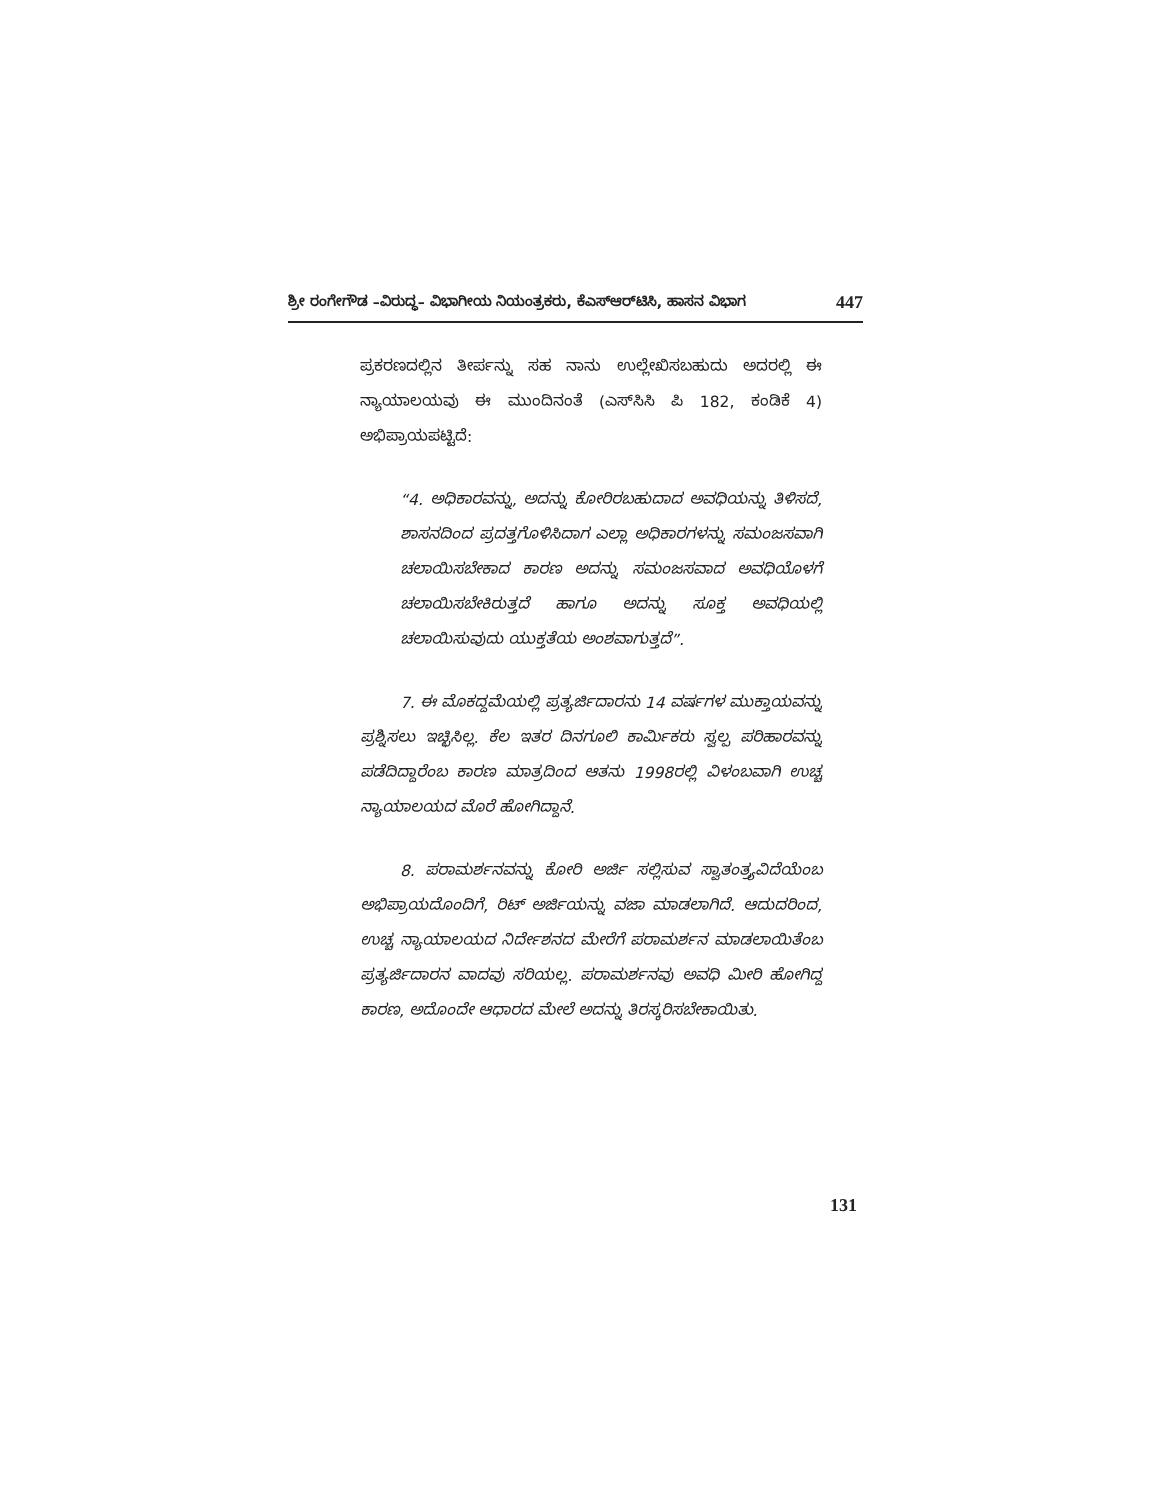ಶ್ರೀ ರಂಗೇಗೌಡ –ವಿರುದ್ಧ– ವಿಭಾಗೀಯ ನಿಯಂತ್ರಕರು, ಕೆಎಸ್‌ಆರ್‌ಟಿಸಿ, ಹಾಸನ ವಿಭಾಗ 447
ಪ್ರಕರಣದಲ್ಲಿನ ತೀರ್ಪನ್ನು ಸಹ ನಾನು ಉಲ್ಲೇಖಿಸಬಹುದು ಅದರಲ್ಲಿ ಈ ನ್ಯಾಯಾಲಯವು ಈ ಮುಂದಿನಂತೆ (ಎಸ್‌ಸಿಸಿ ಪಿ 182, ಕಂಡಿಕೆ 4) ಅಭಿಪ್ರಾಯಪಟ್ಟಿದೆ:
“4. ಅಧಿಕಾರವನ್ನು, ಅದನ್ನು ಕೋರಿರಬಹುದಾದ ಅವಧಿಯನ್ನು ತಿಳಿಸದೆ, ಶಾಸನದಿಂದ ಪ್ರದತ್ತಗೊಳಿಸಿದಾಗ ಎಲ್ಲಾ ಅಧಿಕಾರಗಳನ್ನು ಸಮಂಜಸವಾಗಿ ಚಲಾಯಿಸಬೇಕಾದ ಕಾರಣ ಅದನ್ನು ಸಮಂಜಸವಾದ ಅವಧಿಯೊಳಗೆ ಚಲಾಯಿಸಬೇಕಿರುತ್ತದೆ ಹಾಗೂ ಅದನ್ನು ಸೂಕ್ತ ಅವಧಿಯಲ್ಲಿ ಚಲಾಯಿಸುವುದು ಯುಕ್ತತೆಯ ಅಂಶವಾಗುತ್ತದೆ”.
7. ಈ ಮೊಕದ್ದಮೆಯಲ್ಲಿ ಪ್ರತ್ಯರ್ಜಿದಾರನು 14 ವರ್ಷಗಳ ಮುಕ್ತಾಯವನ್ನು ಪ್ರಶ್ನಿಸಲು ಇಚ್ಛಿಸಿಲ್ಲ. ಕೆಲ ಇತರ ದಿನಗೂಲಿ ಕಾರ್ಮಿಕರು ಸ್ವಲ್ಪ ಪರಿಹಾರವನ್ನು ಪಡೆದಿದ್ದಾರೆಂಬ ಕಾರಣ ಮಾತ್ರದಿಂದ ಆತನು 1998ರಲ್ಲಿ ವಿಳಂಬವಾಗಿ ಉಚ್ಚ ನ್ಯಾಯಾಲಯದ ಮೊರೆ ಹೋಗಿದ್ದಾನೆ.
8. ಪರಾಮರ್ಶನವನ್ನು ಕೋರಿ ಅರ್ಜಿ ಸಲ್ಲಿಸುವ ಸ್ವಾತಂತ್ರ್ಯವಿದೆಯೆಂಬ ಅಭಿಪ್ರಾಯದೊಂದಿಗೆ, ರಿಟ್ ಅರ್ಜಿಯನ್ನು ವಜಾ ಮಾಡಲಾಗಿದೆ. ಆದುದರಿಂದ, ಉಚ್ಚ ನ್ಯಾಯಾಲಯದ ನಿರ್ದೇಶನದ ಮೇರೆಗೆ ಪರಾಮರ್ಶನ ಮಾಡಲಾಯಿತೆಂಬ ಪ್ರತ್ಯರ್ಜಿದಾರನ ವಾದವು ಸರಿಯಲ್ಲ. ಪರಾಮರ್ಶನವು ಅವಧಿ ಮೀರಿ ಹೋಗಿದ್ದ ಕಾರಣ, ಅದೊಂದೇ ಆಧಾರದ ಮೇಲೆ ಅದನ್ನು ತಿರಸ್ಕರಿಸಬೇಕಾಯಿತು.
131